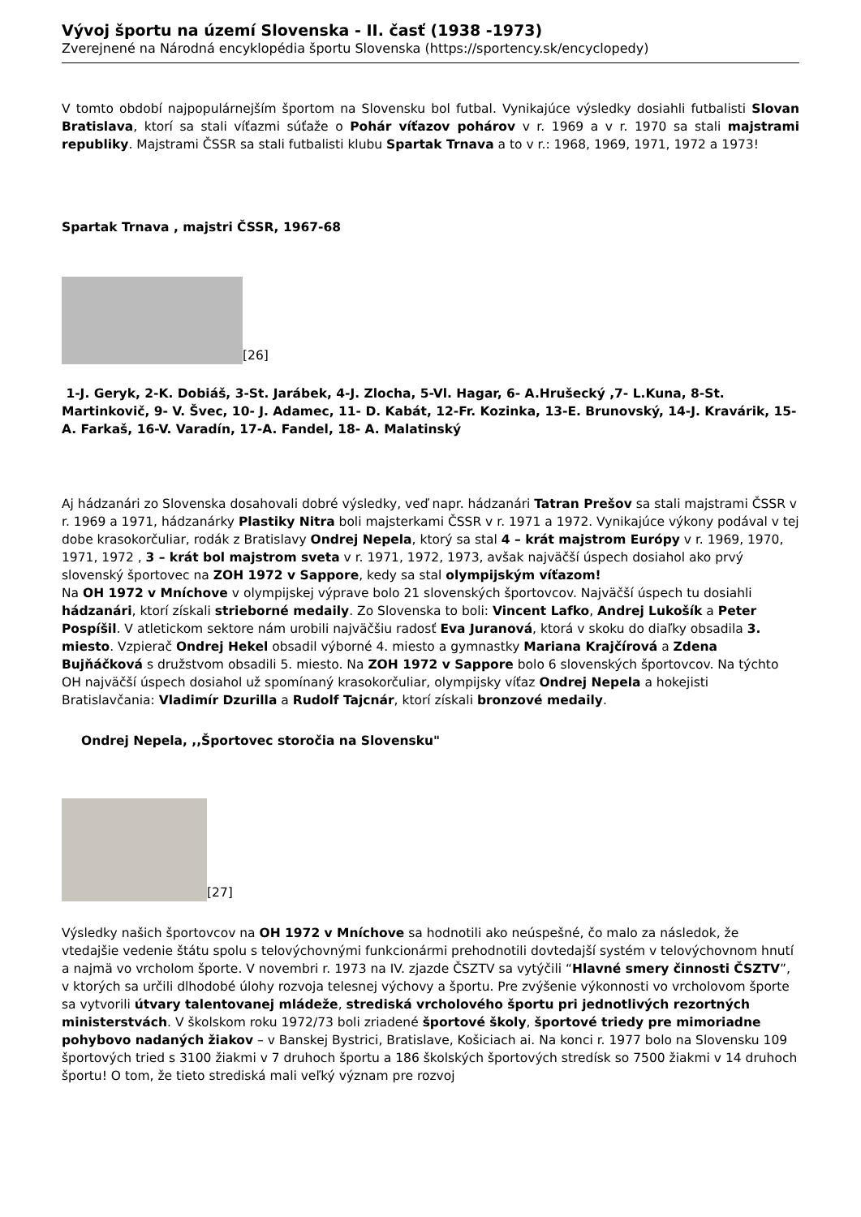Vývoj športu na území Slovenska - II. časť (1938 -1973)
Zverejnené na Národná encyklopédia športu Slovenska (https://sportency.sk/encyclopedy)
V tomto období najpopulárnejším športom na Slovensku bol futbal. Vynikajúce výsledky dosiahli futbalisti Slovan Bratislava, ktorí sa stali víťazmi súťaže o Pohár víťazov pohárov v r. 1969 a v r. 1970 sa stali majstrami republiky. Majstrami ČSSR sa stali futbalisti klubu Spartak Trnava a to v r.: 1968, 1969, 1971, 1972 a 1973!
Spartak Trnava , majstri ČSSR, 1967-68
[26]
1-J. Geryk, 2-K. Dobiáš, 3-St. Jarábek, 4-J. Zlocha, 5-Vl. Hagar, 6- A.Hrušecký ,7- L.Kuna, 8-St. Martinkovič, 9- V. Švec, 10- J. Adamec, 11- D. Kabát, 12-Fr. Kozinka, 13-E. Brunovský, 14-J. Kravárik, 15-A. Farkaš, 16-V. Varadín, 17-A. Fandel, 18- A. Malatinský
Aj hádzanári zo Slovenska dosahovali dobré výsledky, veď napr. hádzanári Tatran Prešov sa stali majstrami ČSSR v r. 1969 a 1971, hádzanárky Plastiky Nitra boli majsterkami ČSSR v r. 1971 a 1972. Vynikajúce výkony podával v tej dobe krasokorčuliar, rodák z Bratislavy Ondrej Nepela, ktorý sa stal 4 – krát majstrom Európy v r. 1969, 1970, 1971, 1972 , 3 – krát bol majstrom sveta v r. 1971, 1972, 1973, avšak najväčší úspech dosiahol ako prvý slovenský športovec na ZOH 1972 v Sappore, kedy sa stal olympijským víťazom!
Na OH 1972 v Mníchove v olympijskej výprave bolo 21 slovenských športovcov. Najväčší úspech tu dosiahli hádzanári, ktorí získali strieborné medaily. Zo Slovenska to boli: Vincent Lafko, Andrej Lukošík a Peter Pospíšil. V atletickom sektore nám urobili najväčšiu radosť Eva Juranová, ktorá v skoku do diaľky obsadila 3. miesto. Vzpierač Ondrej Hekel obsadil výborné 4. miesto a gymnastky Mariana Krajčírová a Zdena Bujňáčková s družstvom obsadili 5. miesto. Na ZOH 1972 v Sappore bolo 6 slovenských športovcov. Na týchto OH najväčší úspech dosiahol už spomínaný krasokorčuliar, olympijsky víťaz Ondrej Nepela a hokejisti Bratislavčania: Vladimír Dzurilla a Rudolf Tajcnár, ktorí získali bronzové medaily.
Ondrej Nepela, ,,Športovec storočia na Slovensku"
[27]
Výsledky našich športovcov na OH 1972 v Mníchove sa hodnotili ako neúspešné, čo malo za následok, že vtedajšie vedenie štátu spolu s telovýchovnými funkcionármi prehodnotili dovtedajší systém v telovýchovnom hnutí a najmä vo vrcholom športe. V novembri r. 1973 na IV. zjazde ČSZTV sa vytýčili “Hlavné smery činnosti ČSZTV”, v ktorých sa určili dlhodobé úlohy rozvoja telesnej výchovy a športu. Pre zvýšenie výkonnosti vo vrcholovom športe sa vytvorili útvary talentovanej mládeže, strediská vrcholového športu pri jednotlivých rezortných ministerstvách. V školskom roku 1972/73 boli zriadené športové školy, športové triedy pre mimoriadne pohybovo nadaných žiakov – v Banskej Bystrici, Bratislave, Košiciach ai. Na konci r. 1977 bolo na Slovensku 109 športových tried s 3100 žiakmi v 7 druhoch športu a 186 školských športových stredísk so 7500 žiakmi v 14 druhoch športu! O tom, že tieto strediská mali veľký význam pre rozvoj